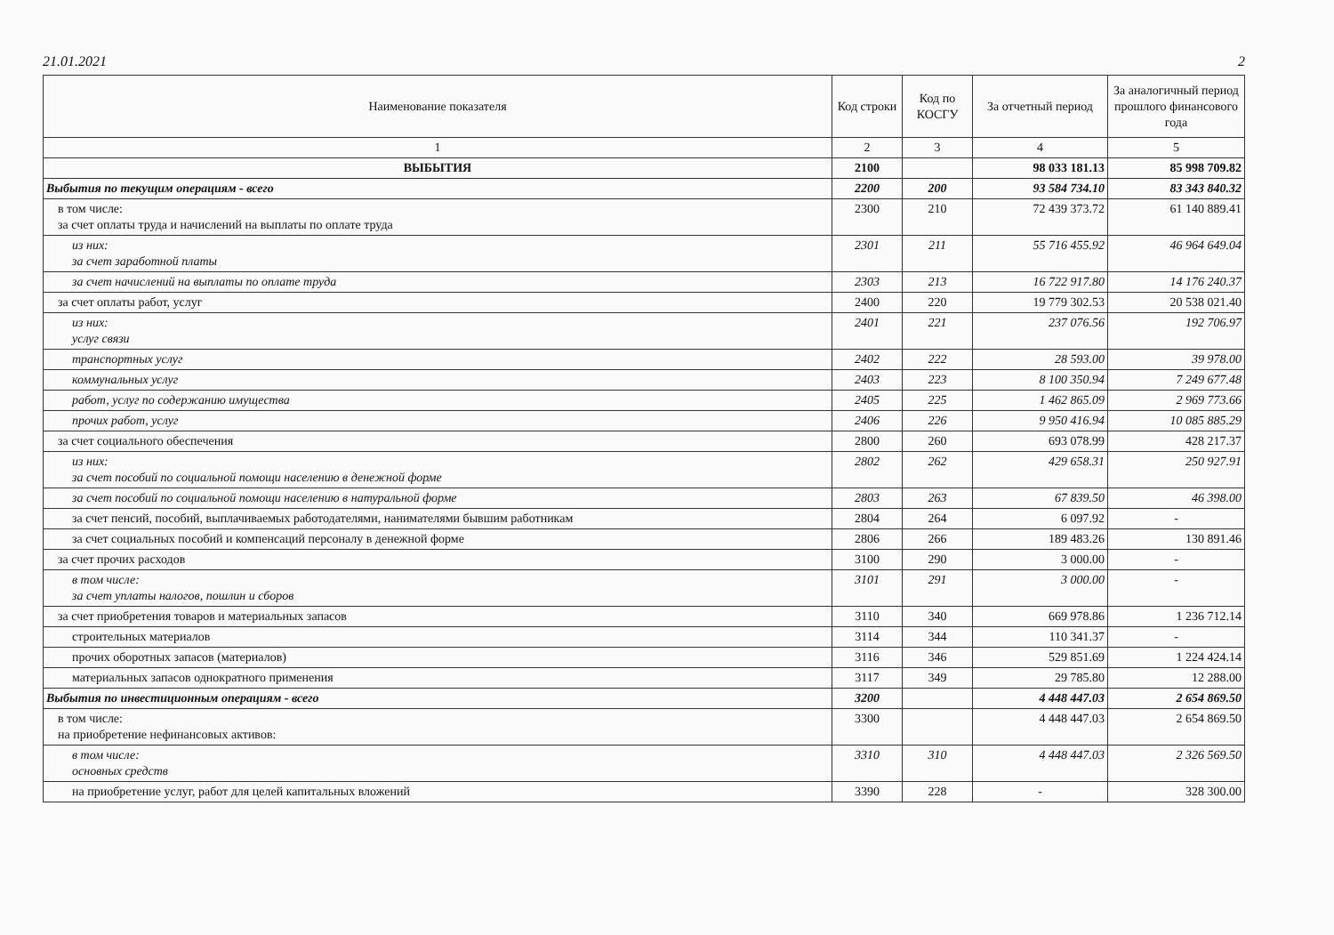21.01.2021 2
| Наименование показателя | Код строки | Код по КОСГУ | За отчетный период | За аналогичный период прошлого финансового года |
| --- | --- | --- | --- | --- |
| 1 | 2 | 3 | 4 | 5 |
| ВЫБЫТИЯ | 2100 | | 98 033 181.13 | 85 998 709.82 |
| Выбытия по текущим операциям - всего | 2200 | 200 | 93 584 734.10 | 83 343 840.32 |
| в том числе: за счет оплаты труда и начислений на выплаты по оплате труда | 2300 | 210 | 72 439 373.72 | 61 140 889.41 |
| из них: за счет заработной платы | 2301 | 211 | 55 716 455.92 | 46 964 649.04 |
| за счет начислений на выплаты по оплате труда | 2303 | 213 | 16 722 917.80 | 14 176 240.37 |
| за счет оплаты работ, услуг | 2400 | 220 | 19 779 302.53 | 20 538 021.40 |
| из них: услуг связи | 2401 | 221 | 237 076.56 | 192 706.97 |
| транспортных услуг | 2402 | 222 | 28 593.00 | 39 978.00 |
| коммунальных услуг | 2403 | 223 | 8 100 350.94 | 7 249 677.48 |
| работ, услуг по содержанию имущества | 2405 | 225 | 1 462 865.09 | 2 969 773.66 |
| прочих работ, услуг | 2406 | 226 | 9 950 416.94 | 10 085 885.29 |
| за счет социального обеспечения | 2800 | 260 | 693 078.99 | 428 217.37 |
| из них: за счет пособий по социальной помощи населению в денежной форме | 2802 | 262 | 429 658.31 | 250 927.91 |
| за счет пособий по социальной помощи населению в натуральной форме | 2803 | 263 | 67 839.50 | 46 398.00 |
| за счет пенсий, пособий, выплачиваемых работодателями, нанимателями бывшим работникам | 2804 | 264 | 6 097.92 | - |
| за счет социальных пособий и компенсаций персоналу в денежной форме | 2806 | 266 | 189 483.26 | 130 891.46 |
| за счет прочих расходов | 3100 | 290 | 3 000.00 | - |
| в том числе: за счет уплаты налогов, пошлин и сборов | 3101 | 291 | 3 000.00 | - |
| за счет приобретения товаров и материальных запасов | 3110 | 340 | 669 978.86 | 1 236 712.14 |
| строительных материалов | 3114 | 344 | 110 341.37 | - |
| прочих оборотных запасов (материалов) | 3116 | 346 | 529 851.69 | 1 224 424.14 |
| материальных запасов однократного применения | 3117 | 349 | 29 785.80 | 12 288.00 |
| Выбытия по инвестиционным операциям - всего | 3200 | | 4 448 447.03 | 2 654 869.50 |
| в том числе: на приобретение нефинансовых активов: | 3300 | | 4 448 447.03 | 2 654 869.50 |
| в том числе: основных средств | 3310 | 310 | 4 448 447.03 | 2 326 569.50 |
| на приобретение услуг, работ для целей капитальных вложений | 3390 | 228 | - | 328 300.00 |